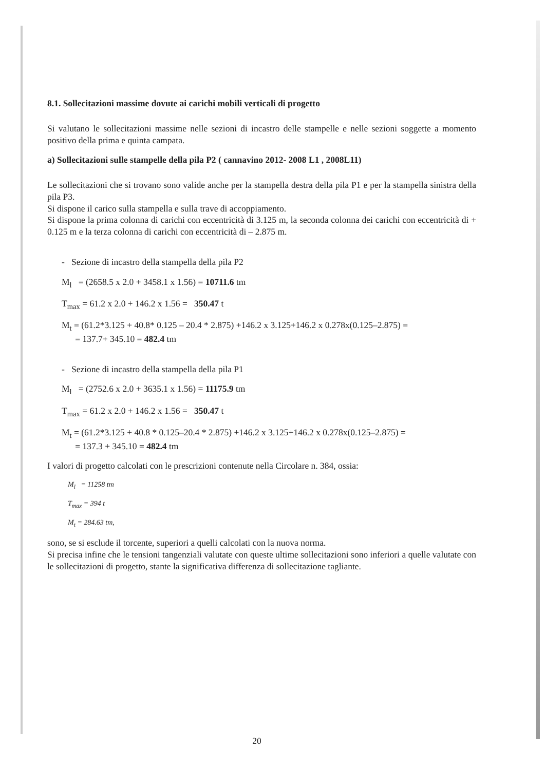8.1. Sollecitazioni massime dovute ai carichi mobili verticali di progetto
Si valutano le sollecitazioni massime nelle sezioni di incastro delle stampelle e nelle sezioni soggette a momento positivo della prima e quinta campata.
a) Sollecitazioni sulle stampelle della pila P2 ( cannavino 2012- 2008 L1 , 2008L11)
Le sollecitazioni che si trovano sono valide anche per la stampella destra della pila P1 e per la stampella sinistra della pila P3.
Si dispone il carico sulla stampella e sulla trave di accoppiamento.
Si dispone la prima colonna di carichi con eccentricità di 3.125 m, la seconda colonna dei carichi con eccentricità di + 0.125 m e la terza colonna di carichi con eccentricità di – 2.875 m.
- Sezione di incastro della stampella della pila P2
M<sub>l</sub> = (2658.5 x 2.0 + 3458.1 x 1.56) = 10711.6 tm
T<sub>max</sub> = 61.2 x 2.0 + 146.2 x 1.56 = 350.47 t
M<sub>t</sub> = (61.2*3.125 + 40.8* 0.125 – 20.4 * 2.875) +146.2 x 3.125+146.2 x 0.278x(0.125–2.875) =
= 137.7+ 345.10 = 482.4 tm
- Sezione di incastro della stampella della pila P1
M<sub>l</sub> = (2752.6 x 2.0 + 3635.1 x 1.56) = 11175.9 tm
T<sub>max</sub> = 61.2 x 2.0 + 146.2 x 1.56 = 350.47 t
M<sub>t</sub> = (61.2*3.125 + 40.8 * 0.125–20.4 * 2.875) +146.2 x 3.125+146.2 x 0.278x(0.125–2.875) =
= 137.3 + 345.10 = 482.4 tm
I valori di progetto calcolati con le prescrizioni contenute nella Circolare n. 384, ossia:
M<sub>l</sub> = 11258 tm
T<sub>max</sub> = 394 t
M<sub>t</sub> = 284.63 tm,
sono, se si esclude il torcente, superiori a quelli calcolati con la nuova norma.
Si precisa infine che le tensioni tangenziali valutate con queste ultime sollecitazioni sono inferiori a quelle valutate con le sollecitazioni di progetto, stante la significativa differenza di sollecitazione tagliante.
20